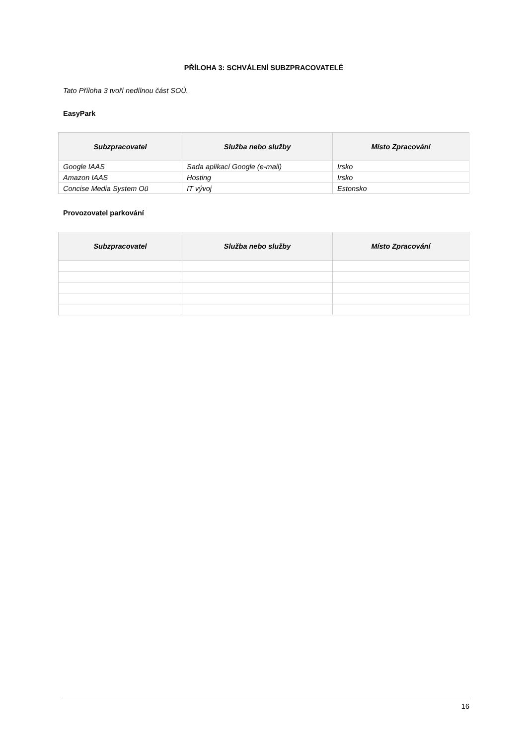PŘÍLOHA 3: SCHVÁLENÍ SUBZPRACOVATELÉ
Tato Příloha 3 tvoří nedílnou část SOÚ.
EasyPark
| Subzpracovatel | Služba nebo služby | Místo Zpracování |
| --- | --- | --- |
| Google IAAS | Sada aplikací Google (e-mail) | Irsko |
| Amazon IAAS | Hosting | Irsko |
| Concise Media System Oü | IT vývoj | Estonsko |
Provozovatel parkování
| Subzpracovatel | Služba nebo služby | Místo Zpracování |
| --- | --- | --- |
16